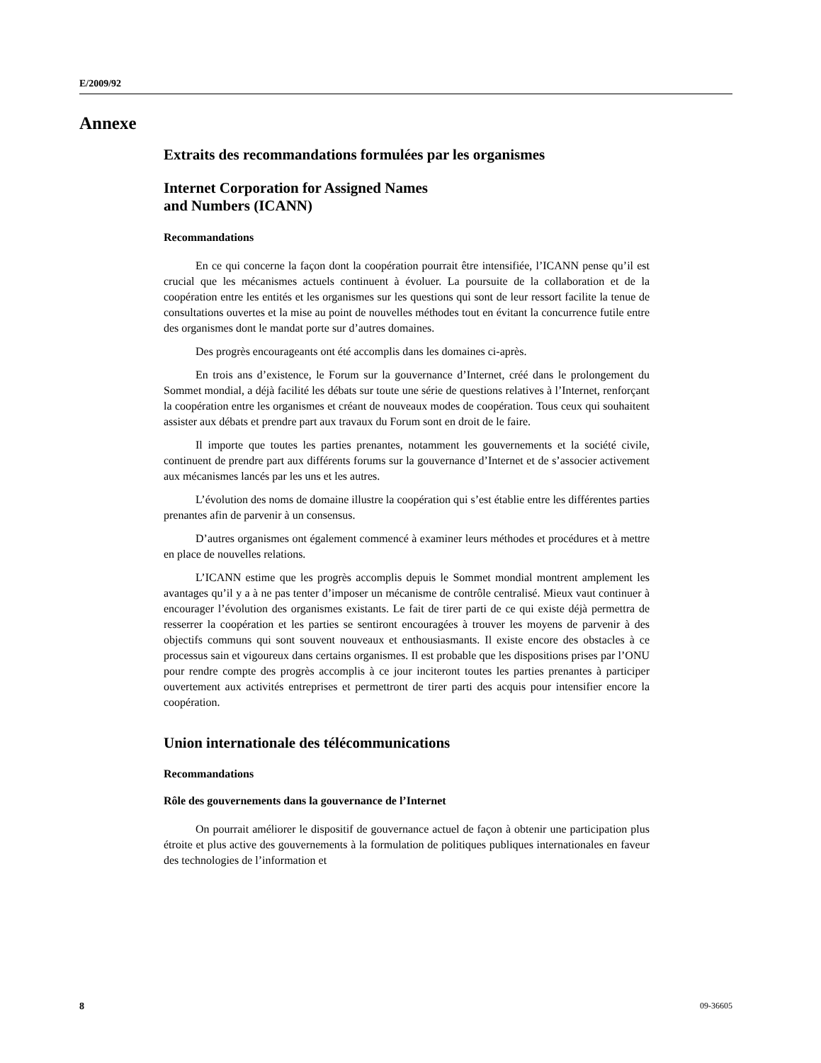E/2009/92
Annexe
Extraits des recommandations formulées par les organismes
Internet Corporation for Assigned Names
and Numbers (ICANN)
Recommandations
En ce qui concerne la façon dont la coopération pourrait être intensifiée, l’ICANN pense qu’il est crucial que les mécanismes actuels continuent à évoluer. La poursuite de la collaboration et de la coopération entre les entités et les organismes sur les questions qui sont de leur ressort facilite la tenue de consultations ouvertes et la mise au point de nouvelles méthodes tout en évitant la concurrence futile entre des organismes dont le mandat porte sur d’autres domaines.
Des progrès encourageants ont été accomplis dans les domaines ci-après.
En trois ans d’existence, le Forum sur la gouvernance d’Internet, créé dans le prolongement du Sommet mondial, a déjà facilité les débats sur toute une série de questions relatives à l’Internet, renforçant la coopération entre les organismes et créant de nouveaux modes de coopération. Tous ceux qui souhaitent assister aux débats et prendre part aux travaux du Forum sont en droit de le faire.
Il importe que toutes les parties prenantes, notamment les gouvernements et la société civile, continuent de prendre part aux différents forums sur la gouvernance d’Internet et de s’associer activement aux mécanismes lancés par les uns et les autres.
L’évolution des noms de domaine illustre la coopération qui s’est établie entre les différentes parties prenantes afin de parvenir à un consensus.
D’autres organismes ont également commencé à examiner leurs méthodes et procédures et à mettre en place de nouvelles relations.
L’ICANN estime que les progrès accomplis depuis le Sommet mondial montrent amplement les avantages qu’il y a à ne pas tenter d’imposer un mécanisme de contrôle centralisé. Mieux vaut continuer à encourager l’évolution des organismes existants. Le fait de tirer parti de ce qui existe déjà permettra de resserrer la coopération et les parties se sentiront encouragées à trouver les moyens de parvenir à des objectifs communs qui sont souvent nouveaux et enthousiasmants. Il existe encore des obstacles à ce processus sain et vigoureux dans certains organismes. Il est probable que les dispositions prises par l’ONU pour rendre compte des progrès accomplis à ce jour inciteront toutes les parties prenantes à participer ouvertement aux activités entreprises et permettront de tirer parti des acquis pour intensifier encore la coopération.
Union internationale des télécommunications
Recommandations
Rôle des gouvernements dans la gouvernance de l’Internet
On pourrait améliorer le dispositif de gouvernance actuel de façon à obtenir une participation plus étroite et plus active des gouvernements à la formulation de politiques publiques internationales en faveur des technologies de l’information et
8 09-36605